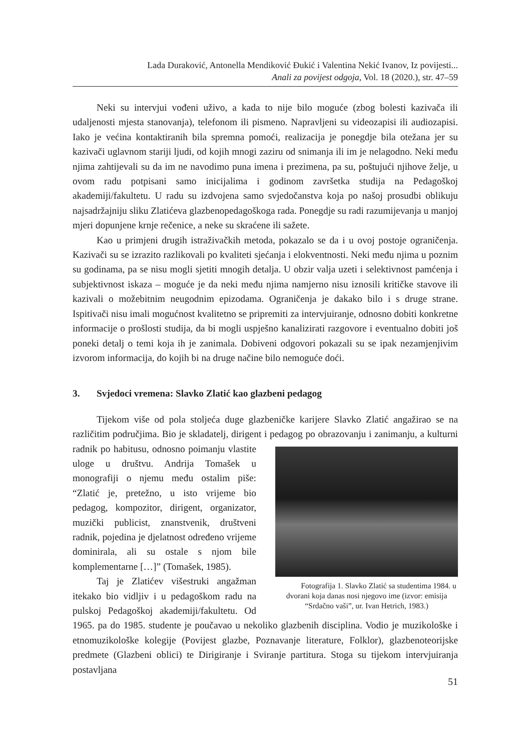Lada Duraković, Antonella Mendiković Đukić i Valentina Nekić Ivanov, Iz povijesti...
Anali za povijest odgoja, Vol. 18 (2020.), str. 47–59
Neki su intervjui vođeni uživo, a kada to nije bilo moguće (zbog bolesti kazivača ili udaljenosti mjesta stanovanja), telefonom ili pismeno. Napravljeni su videozapisi ili audiozapisi. Iako je većina kontaktiranih bila spremna pomoći, realizacija je ponegdje bila otežana jer su kazivači uglavnom stariji ljudi, od kojih mnogi zaziru od snimanja ili im je nelagodno. Neki među njima zahtijevali su da im ne navodimo puna imena i prezimena, pa su, poštujući njihove želje, u ovom radu potpisani samo inicijalima i godinom završetka studija na Pedagoškoj akademiji/fakultetu. U radu su izdvojena samo svjedočanstva koja po našoj prosudbi oblikuju najsadržajniju sliku Zlatićeva glazbenopedagoškoga rada. Ponegdje su radi razumijevanja u manjoj mjeri dopunjene krnje rečenice, a neke su skraćene ili sažete.
Kao u primjeni drugih istraživačkih metoda, pokazalo se da i u ovoj postoje ograničenja. Kazivači su se izrazito razlikovali po kvaliteti sjećanja i elokventnosti. Neki među njima u poznim su godinama, pa se nisu mogli sjetiti mnogih detalja. U obzir valja uzeti i selektivnost pamćenja i subjektivnost iskaza – moguće je da neki među njima namjerno nisu iznosili kritičke stavove ili kazivali o možebitnim neugodnim epizodama. Ograničenja je dakako bilo i s druge strane. Ispitivači nisu imali mogućnost kvalitetno se pripremiti za intervjuiranje, odnosno dobiti konkretne informacije o prošlosti studija, da bi mogli uspješno kanalizirati razgovore i eventualno dobiti još poneki detalj o temi koja ih je zanimala. Dobiveni odgovori pokazali su se ipak nezamjenjivim izvorom informacija, do kojih bi na druge načine bilo nemoguće doći.
3. Svjedoci vremena: Slavko Zlatić kao glazbeni pedagog
Tijekom više od pola stoljeća duge glazbeničke karijere Slavko Zlatić angažirao se na različitim područjima. Bio je skladatelj, dirigent i pedagog po obrazovanju i Fotografija 1. Slavko Zlatić sa studentima 1984. u dvorani koja danas nosi njegovo ime (izvor: emisija “Srdačno vaši”, ur. Ivan Hetrich, 1983.) zanimanju, a kulturni radnik po habitusu, odnosno poimanju vlastite uloge u društvu. Andrija Tomašek u monografiji o njemu među ostalim piše: “Zlatić je, pretežno, u isto vrijeme bio pedagog, kompozitor, dirigent, organizator, muzički publicist, znanstvenik, društveni radnik, pojedina je djelatnost određeno vrijeme dominirala, ali su ostale s njom bile komplementarne […]” (Tomašek, 1985).
Taj je Zlatićev višestruki angažman itekako bio vidljiv i u pedagoškom radu na pulskoj Pedagoškoj akademiji/fakultetu. Od 1965. pa do 1985. studente je poučavao u nekoliko glazbenih disciplina. Vodio je muzikološke i etnomuzikološke kolegije (Povijest glazbe, Poznavanje literature, Folklor), glazbenoteorijske predmete (Glazbeni oblici) te Dirigiranje i Sviranje partitura. Stoga su tijekom intervjuiranja postavljana
51